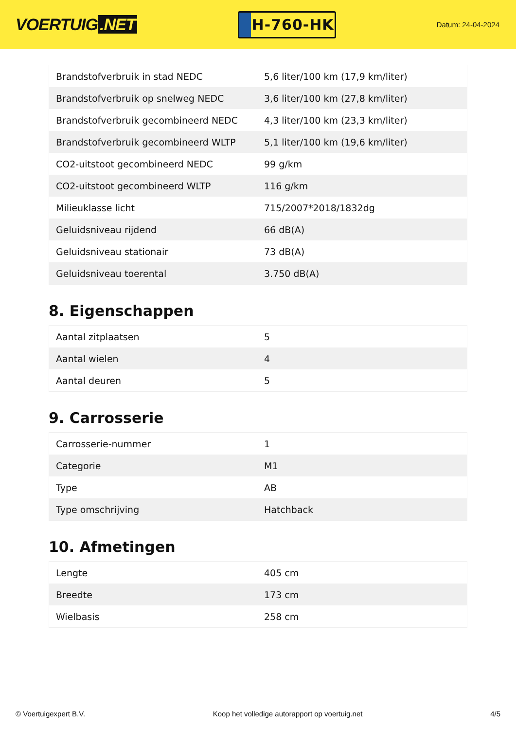VOERTUIG.NET
H-760-HK
Datum: 24-04-2024
| Brandstofverbruik in stad NEDC | 5,6 liter/100 km (17,9 km/liter) |
| Brandstofverbruik op snelweg NEDC | 3,6 liter/100 km (27,8 km/liter) |
| Brandstofverbruik gecombineerd NEDC | 4,3 liter/100 km (23,3 km/liter) |
| Brandstofverbruik gecombineerd WLTP | 5,1 liter/100 km (19,6 km/liter) |
| CO2-uitstoot gecombineerd NEDC | 99 g/km |
| CO2-uitstoot gecombineerd WLTP | 116 g/km |
| Milieuklasse licht | 715/2007*2018/1832dg |
| Geluidsniveau rijdend | 66 dB(A) |
| Geluidsniveau stationair | 73 dB(A) |
| Geluidsniveau toerental | 3.750 dB(A) |
8. Eigenschappen
| Aantal zitplaatsen | 5 |
| Aantal wielen | 4 |
| Aantal deuren | 5 |
9. Carrosserie
| Carrosserie-nummer | 1 |
| Categorie | M1 |
| Type | AB |
| Type omschrijving | Hatchback |
10. Afmetingen
| Lengte | 405 cm |
| Breedte | 173 cm |
| Wielbasis | 258 cm |
© Voertuigexpert B.V. Koop het volledige autorapport op voertuig.net 4/5